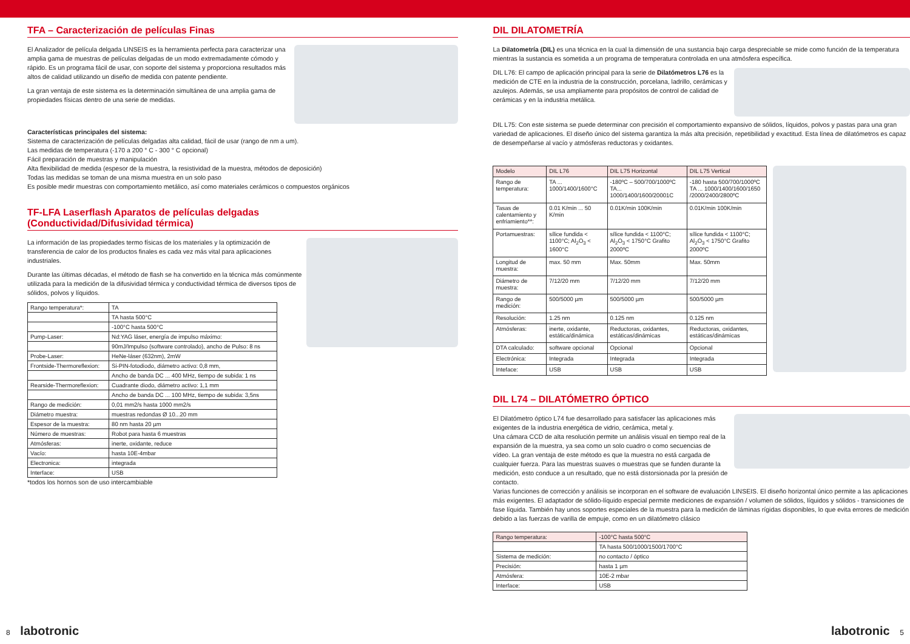TFA – Caracterización de películas Finas
El Analizador de película delgada LINSEIS es la herramienta perfecta para caracterizar una amplia gama de muestras de películas delgadas de un modo extremadamente cómodo y rápido. Es un programa fácil de usar, con soporte del sistema y proporciona resultados más altos de calidad utilizando un diseño de medida con patente pendiente.
La gran ventaja de este sistema es la determinación simultánea de una amplia gama de propiedades físicas dentro de una serie de medidas.
Características principales del sistema:
Sistema de caracterización de películas delgadas alta calidad, fácil de usar (rango de nm a um).
Las medidas de temperatura (-170 a 200 ° C - 300 ° C opcional)
Fácil preparación de muestras y manipulación
Alta flexibilidad de medida (espesor de la muestra, la resistividad de la muestra, métodos de deposición)
Todas las medidas se toman de una misma muestra en un solo paso
Es posible medir muestras con comportamiento metálico, así como materiales cerámicos o compuestos orgánicos
TF-LFA Laserflash Aparatos de películas delgadas
(Conductividad/Difusividad térmica)
La información de las propiedades termo físicas de los materiales y la optimización de transferencia de calor de los productos finales es cada vez más vital para aplicaciones industriales.
Durante las últimas décadas, el método de flash se ha convertido en la técnica más comúnmente utilizada para la medición de la difusividad térmica y conductividad térmica de diversos tipos de sólidos, polvos y líquidos.
| Rango temperatura*: | TA |
| | TA hasta 500°C |
| | -100°C hasta 500°C |
| Pump-Laser: | Nd:YAG láser, energía de impulso máximo: |
| | 90mJ/Impulso (software controlado), ancho de Pulso: 8 ns |
| Probe-Laser: | HeNe-láser (632nm), 2mW |
| Frontside-Thermoreflexion: | Si-PIN-fotodiodo, diámetro activo: 0,8 mm, |
| | Ancho de banda DC ... 400 MHz, tiempo de subida: 1 ns |
| Rearside-Thermoreflexion: | Cuadrante diodo, diámetro activo: 1,1 mm |
| | Ancho de banda DC ... 100 MHz, tiempo de subida: 3,5ns |
| Rango de medición: | 0,01 mm2/s hasta 1000 mm2/s |
| Diámetro muestra: | muestras redondas Ø 10...20 mm |
| Espesor de la muestra: | 80 nm hasta 20 µm |
| Número de muestras: | Robot para hasta 6 muestras |
| Atmósferas: | inerte, oxidante, reduce |
| Vacío: | hasta 10E-4mbar |
| Electronica: | integrada |
| Interface: | USB |
*todos los hornos son de uso intercambiable
DIL DILATOMETRÍA
La Dilatometría (DIL) es una técnica en la cual la dimensión de una sustancia bajo carga despreciable se mide como función de la temperatura mientras la sustancia es sometida a un programa de temperatura controlada en una atmósfera específica.
DIL L76: El campo de aplicación principal para la serie de Dilatómetros L76 es la medición de CTE en la industria de la construcción, porcelana, ladrillo, cerámicas y azulejos. Además, se usa ampliamente para propósitos de control de calidad de cerámicas y en la industria metálica.
DIL L75: Con este sistema se puede determinar con precisión el comportamiento expansivo de sólidos, líquidos, polvos y pastas para una gran variedad de aplicaciones. El diseño único del sistema garantiza la más alta precisión, repetibilidad y exactitud. Esta línea de dilatómetros es capaz de desempeñarse al vacío y atmósferas reductoras y oxidantes.
| Modelo | DIL L76 | DIL L75 Horizontal | DIL L75 Vertical |
| Rango de temperatura: | TA ... 1000/1400/1600°C | -180ºC – 500/700/1000ºC TA... 1000/1400/1600/20001C | -180 hasta 500/700/1000ºC TA ... 1000/1400/1600/1650 /2000/2400/2800ºC |
| Tasas de calentamiento y enfriamiento**: | 0.01 K/min ... 50 K/min | 0.01K/min 100K/min | 0.01K/min 100K/min |
| Portamuestras: | sílice fundida < 1100°C; Al<sub>2</sub>O<sub>3</sub> < 1600°C | sílice fundida < 1100°C; Al<sub>2</sub>O<sub>3</sub> < 1750°C Grafito 2000ºC | sílice fundida < 1100°C; Al<sub>2</sub>O<sub>3</sub> < 1750°C Grafito 2000ºC |
| Longitud de muestra: | max. 50 mm | Max. 50mm | Max. 50mm |
| Diámetro de muestra: | 7/12/20 mm | 7/12/20 mm | 7/12/20 mm |
| Rango de medición: | 500/5000 µm | 500/5000 µm | 500/5000 µm |
| Resolución: | 1.25 nm | 0.125 nm | 0.125 nm |
| Atmósferas: | inerte, oxidante, estática/dinámica | Reductoras, oxidantes, estáticas/dinámicas | Reductoras, oxidantes, estáticas/dinámicas |
| DTA calculado: | software opcional | Opcional | Opcional |
| Electrónica: | Integrada | Integrada | Integrada |
| Inteface: | USB | USB | USB |
DIL L74 – DILATÓMETRO ÓPTICO
El Dilatómetro óptico L74 fue desarrollado para satisfacer las aplicaciones más exigentes de la industria energética de vidrio, cerámica, metal y.
Una cámara CCD de alta resolución permite un análisis visual en tiempo real de la expansión de la muestra, ya sea como un solo cuadro o como secuencias de vídeo. La gran ventaja de este método es que la muestra no está cargada de cualquier fuerza. Para las muestras suaves o muestras que se funden durante la medición, esto conduce a un resultado, que no está distorsionada por la presión de contacto.
Varias funciones de corrección y análisis se incorporan en el software de evaluación LINSEIS. El diseño horizontal único permite a las aplicaciones más exigentes. El adaptador de sólido-líquido especial permite mediciones de expansión / volumen de sólidos, líquidos y sólidos - transiciones de fase líquida. También hay unos soportes especiales de la muestra para la medición de láminas rígidas disponibles, lo que evita errores de medición debido a las fuerzas de varilla de empuje, como en un dilatómetro clásico
| Rango temperatura: | -100°C hasta 500°C |
| | TA hasta 500/1000/1500/1700°C |
| Sistema de medición: | no contacto / óptico |
| Precisión: | hasta 1 µm |
| Atmósfera: | 10E-2 mbar |
| Interface: | USB |
8 labotronic labotronic 5